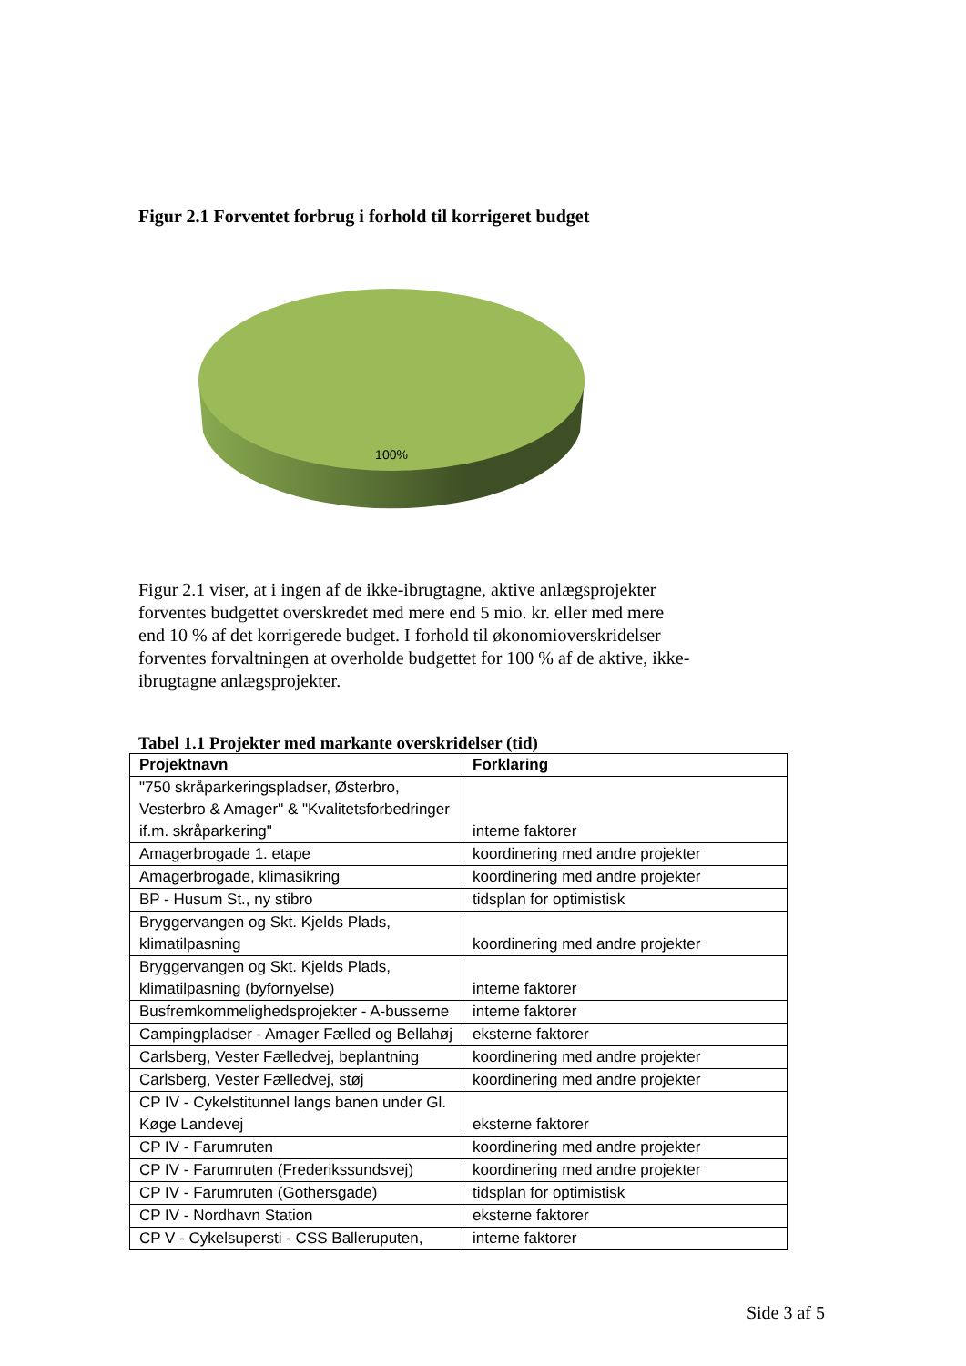Figur 2.1 Forventet forbrug i forhold til korrigeret budget
100%
Figur 2.1 viser, at i ingen af de ikke-ibrugtagne, aktive anlægsprojekter forventes budgettet overskredet med mere end 5 mio. kr. eller med mere end 10 % af det korrigerede budget. I forhold til økonomioverskridelser forventes forvaltningen at overholde budgettet for 100 % af de aktive, ikke-ibrugtagne anlægsprojekter.
Tabel 1.1 Projekter med markante overskridelser (tid)
| Projektnavn | Forklaring |
| --- | --- |
| "750 skråparkeringspladser, Østerbro, Vesterbro & Amager" & "Kvalitetsforbedringer if.m. skråparkering" | interne faktorer |
| Amagerbrogade 1. etape | koordinering med andre projekter |
| Amagerbrogade, klimasikring | koordinering med andre projekter |
| BP - Husum St., ny stibro | tidsplan for optimistisk |
| Bryggervangen og Skt. Kjelds Plads, klimatilpasning | koordinering med andre projekter |
| Bryggervangen og Skt. Kjelds Plads, klimatilpasning (byfornyelse) | interne faktorer |
| Busfremkommelighedsprojekter - A-busserne | interne faktorer |
| Campingpladser - Amager Fælled og Bellahøj | eksterne faktorer |
| Carlsberg, Vester Fælledvej, beplantning | koordinering med andre projekter |
| Carlsberg, Vester Fælledvej, støj | koordinering med andre projekter |
| CP IV - Cykelstitunnel langs banen under Gl. Køge Landevej | eksterne faktorer |
| CP IV - Farumruten | koordinering med andre projekter |
| CP IV - Farumruten (Frederikssundsvej) | koordinering med andre projekter |
| CP IV - Farumruten (Gothersgade) | tidsplan for optimistisk |
| CP IV - Nordhavn Station | eksterne faktorer |
| CP V - Cykelsupersti - CSS Balleruputen, | interne faktorer |
Side 3 af 5